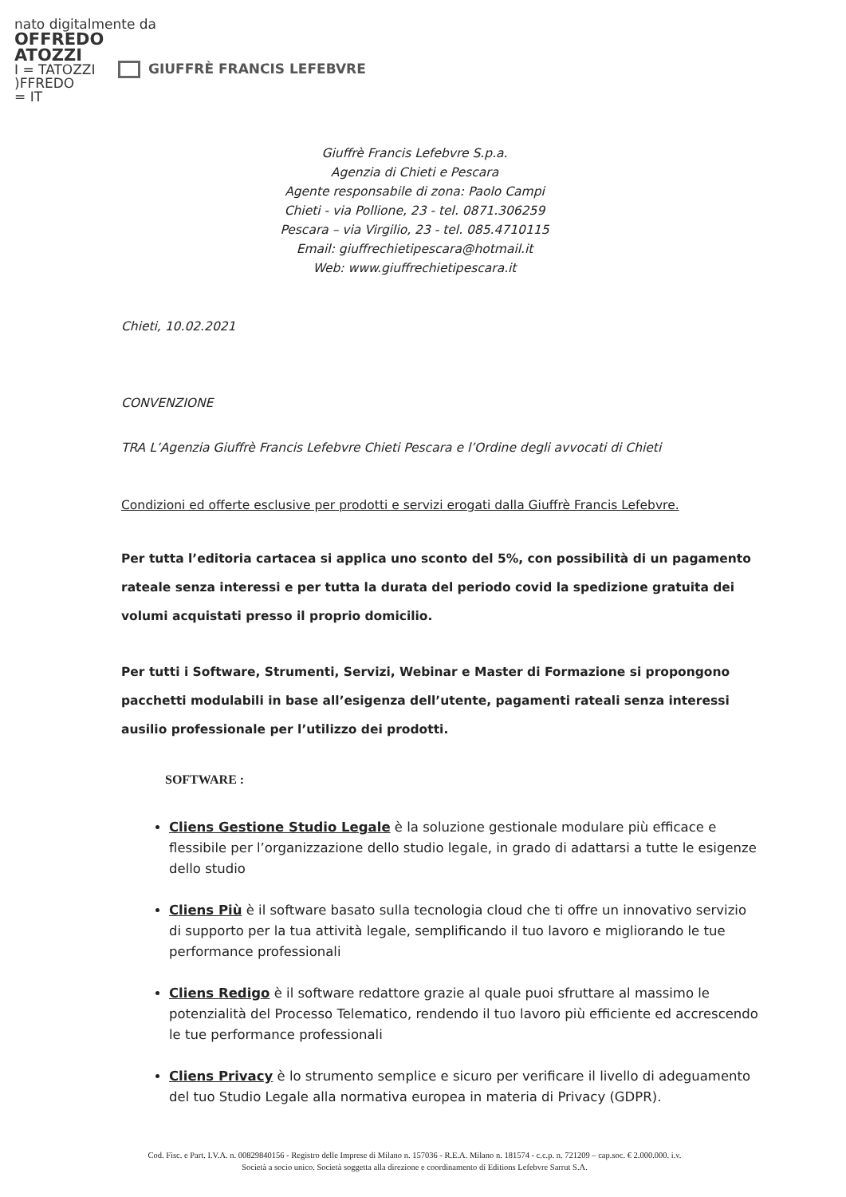nato digitalmente da
OFFREDO
ATOZZI
I = TATOZZI
)FFREDO
= IT
GIUFFRÈ FRANCIS LEFEBVRE
Giuffrè Francis Lefebvre S.p.a.
Agenzia di Chieti e Pescara
Agente responsabile di zona: Paolo Campi
Chieti - via Pollione, 23 - tel. 0871.306259
Pescara – via Virgilio, 23 - tel. 085.4710115
Email: giuffrechietipescara@hotmail.it
Web: www.giuffrechietipescara.it
Chieti, 10.02.2021
CONVENZIONE
TRA L’Agenzia Giuffrè Francis Lefebvre Chieti Pescara e l’Ordine degli avvocati di Chieti
Condizioni ed offerte esclusive per prodotti e servizi erogati dalla Giuffrè Francis Lefebvre.
Per tutta l’editoria cartacea si applica uno sconto del 5%, con possibilità di un pagamento rateale senza interessi e per tutta la durata del periodo covid la spedizione gratuita dei volumi acquistati presso il proprio domicilio.
Per tutti i Software, Strumenti, Servizi, Webinar e Master di Formazione si propongono pacchetti modulabili in base all’esigenza dell’utente, pagamenti rateali senza interessi
ausilio professionale per l’utilizzo dei prodotti.
SOFTWARE :
Cliens Gestione Studio Legale è la soluzione gestionale modulare più efficace e flessibile per l’organizzazione dello studio legale, in grado di adattarsi a tutte le esigenze dello studio
Cliens Più è il software basato sulla tecnologia cloud che ti offre un innovativo servizio di supporto per la tua attività legale, semplificando il tuo lavoro e migliorando le tue performance professionali
Cliens Redigo è il software redattore grazie al quale puoi sfruttare al massimo le potenzialità del Processo Telematico, rendendo il tuo lavoro più efficiente ed accrescendo le tue performance professionali
Cliens Privacy è lo strumento semplice e sicuro per verificare il livello di adeguamento del tuo Studio Legale alla normativa europea in materia di Privacy (GDPR).
Cod. Fisc. e Part. I.V.A. n. 00829840156 - Registro delle Imprese di Milano n. 157036 - R.E.A. Milano n. 181574 - c.c.p. n. 721209 – cap.soc. € 2.000.000. i.v.
Società a socio unico. Società soggetta alla direzione e coordinamento di Editions Lefebvre Sarrut S.A.